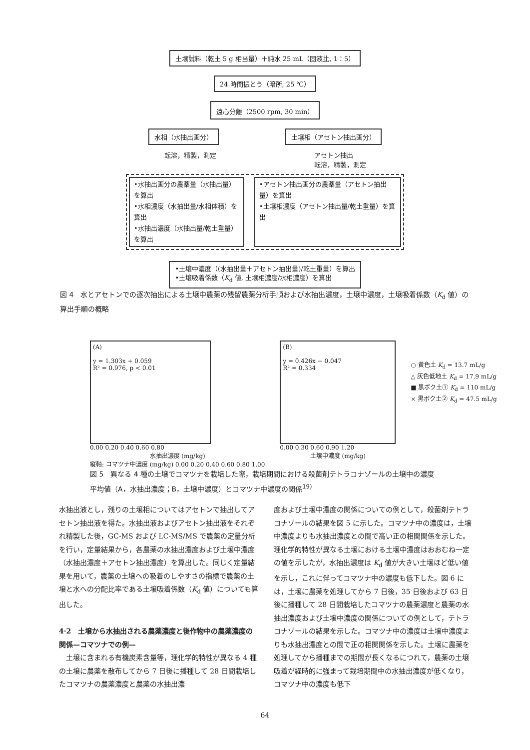土壌試料（乾土 5 g 相当量）＋純水 25 mL（固液比, 1：5）
24 時間振とう（暗所, 25 ℃）
遠心分離（2500 rpm, 30 min）
水相（水抽出画分） 土壌相（アセトン抽出画分）
転溶，精製，測定 アセトン抽出
転溶，精製，測定
•水抽出画分の農薬量（水抽出量）を算出
•水相濃度（水抽出量/水相体積）を算出
•水抽出濃度（水抽出量/乾土重量）を算出
•アセトン抽出画分の農薬量（アセトン抽出量）を算出
•土壌相濃度（アセトン抽出量/乾土重量）を算出
•土壌中濃度（(水抽出量＋アセトン抽出量)/乾土重量）を算出
•土壌吸着係数（K<sub>d</sub> 値, 土壌相濃度/水相濃度）を算出
図 4　水とアセトンでの逐次抽出による土壌中農薬の残留農薬分析手順および水抽出濃度，土壌中濃度，土壌吸着係数（K<sub>d</sub> 値）の算出手順の概略
(A)
y = 1.303x + 0.059
R² = 0.976, p < 0.01
0.00 0.20 0.40 0.60 0.80
水抽出濃度 (mg/kg)
縦軸: コマツナ中濃度 (mg/kg) 0.00 0.20 0.40 0.60 0.80 1.00
(B)
y = 0.426x − 0.047
R² = 0.334
0.00 0.30 0.60 0.90 1.20
土壌中濃度 (mg/kg)
○ 黄色土 K<sub>d</sub> = 13.7 mL/g
△ 灰色低地土 K<sub>d</sub> = 17.9 mL/g
■ 黒ボク土① K<sub>d</sub> = 110 mL/g
× 黒ボク土② K<sub>d</sub> = 47.5 mL/g
図 5　異なる 4 種の土壌でコマツナを栽培した際，栽培期間における殺菌剤テトラコナゾールの土壌中の濃度平均値（A，水抽出濃度；B，土壌中濃度）とコマツナ中濃度の関係<sup>19)</sup>
水抽出液とし，残りの土壌相についてはアセトンで抽出してアセトン抽出液を得た。水抽出液およびアセトン抽出液をそれぞれ精製した後，GC-MS および LC-MS/MS で農薬の定量分析を行い，定量結果から，各農薬の水抽出濃度および土壌中濃度（水抽出濃度＋アセトン抽出濃度）を算出した。同じく定量結果を用いて，農薬の土壌への吸着のしやすさの指標で農薬の土壌と水への分配比率である土壌吸着係数（K<sub>d</sub> 値）についても算出した。
4·2　土壌から水抽出される農薬濃度と後作物中の農薬濃度の関係—コマツナでの例—
　土壌に含まれる有機炭素含量等，理化学的特性が異なる 4 種の土壌に農薬を散布してから 7 日後に播種して 28 日間栽培したコマツナの農薬濃度と農薬の水抽出濃
度および土壌中濃度の関係についての例として，殺菌剤テトラコナゾールの結果を図 5 に示した。コマツナ中の濃度は，土壌中濃度よりも水抽出濃度との間で高い正の相関関係を示した。理化学的特性が異なる土壌における土壌中濃度はおおむね一定の値を示したが，水抽出濃度は K<sub>d</sub> 値が大きい土壌ほど低い値を示し，これに伴ってコマツナ中の濃度も低下した。図 6 には，土壌に農薬を処理してから 7 日後，35 日後および 63 日後に播種して 28 日間栽培したコマツナの農薬濃度と農薬の水抽出濃度および土壌中濃度の関係についての例として，テトラコナゾールの結果を示した。コマツナ中の濃度は土壌中濃度よりも水抽出濃度との間で正の相関関係を示した。土壌に農薬を処理してから播種までの期間が長くなるにつれて，農薬の土壌吸着が経時的に強まって栽培期間中の水抽出濃度が低くなり，コマツナ中の濃度も低下
64